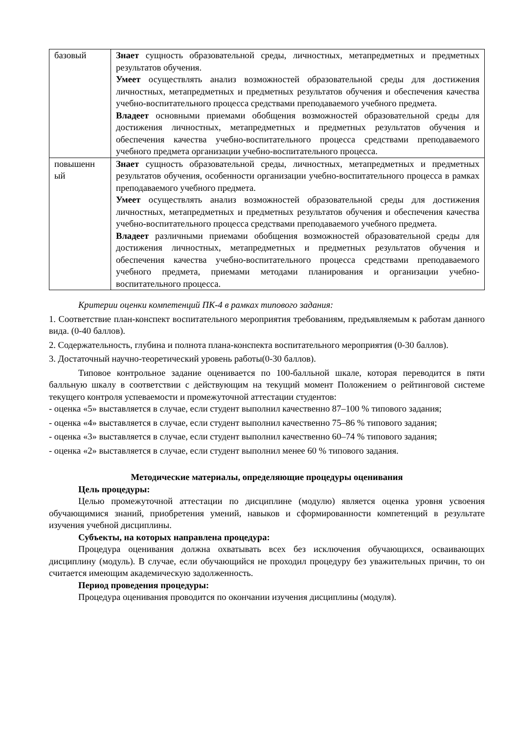| базовый | Знает сущность образовательной среды, личностных, метапредметных и предметных результатов обучения. Умеет осуществлять анализ возможностей образовательной среды для достижения личностных, метапредметных и предметных результатов обучения и обеспечения качества учебно-воспитательного процесса средствами преподаваемого учебного предмета. Владеет основными приемами обобщения возможностей образовательной среды для достижения личностных, метапредметных и предметных результатов обучения и обеспечения качества учебно-воспитательного процесса средствами преподаваемого учебного предмета организации учебно-воспитательного процесса. |
| повышенн ый | Знает сущность образовательной среды, личностных, метапредметных и предметных результатов обучения, особенности организации учебно-воспитательного процесса в рамках преподаваемого учебного предмета. Умеет осуществлять анализ возможностей образовательной среды для достижения личностных, метапредметных и предметных результатов обучения и обеспечения качества учебно-воспитательного процесса средствами преподаваемого учебного предмета. Владеет различными приемами обобщения возможностей образовательной среды для достижения личностных, метапредметных и предметных результатов обучения и обеспечения качества учебно-воспитательного процесса средствами преподаваемого учебного предмета, приемами методами планирования и организации учебно-воспитательного процесса. |
Критерии оценки компетенций ПК-4 в рамках типового задания:
1. Соответствие план-конспект воспитательного мероприятия требованиям, предъявляемым к работам данного вида. (0-40 баллов).
2. Содержательность, глубина и полнота плана-конспекта воспитательного мероприятия (0-30 баллов).
3. Достаточный научно-теоретический уровень работы(0-30 баллов).
Типовое контрольное задание оценивается по 100-балльной шкале, которая переводится в пяти балльную шкалу в соответствии с действующим на текущий момент Положением о рейтинговой системе текущего контроля успеваемости и промежуточной аттестации студентов:
- оценка «5» выставляется в случае, если студент выполнил качественно 87–100 % типового задания;
- оценка «4» выставляется в случае, если студент выполнил качественно 75–86 % типового задания;
- оценка «3» выставляется в случае, если студент выполнил качественно 60–74 % типового задания;
- оценка «2» выставляется в случае, если студент выполнил менее 60 % типового задания.
Методические материалы, определяющие процедуры оценивания
Цель процедуры:
Целью промежуточной аттестации по дисциплине (модулю) является оценка уровня усвоения обучающимися знаний, приобретения умений, навыков и сформированности компетенций в результате изучения учебной дисциплины.
Субъекты, на которых направлена процедура:
Процедура оценивания должна охватывать всех без исключения обучающихся, осваивающих дисциплину (модуль). В случае, если обучающийся не проходил процедуру без уважительных причин, то он считается имеющим академическую задолженность.
Период проведения процедуры:
Процедура оценивания проводится по окончании изучения дисциплины (модуля).